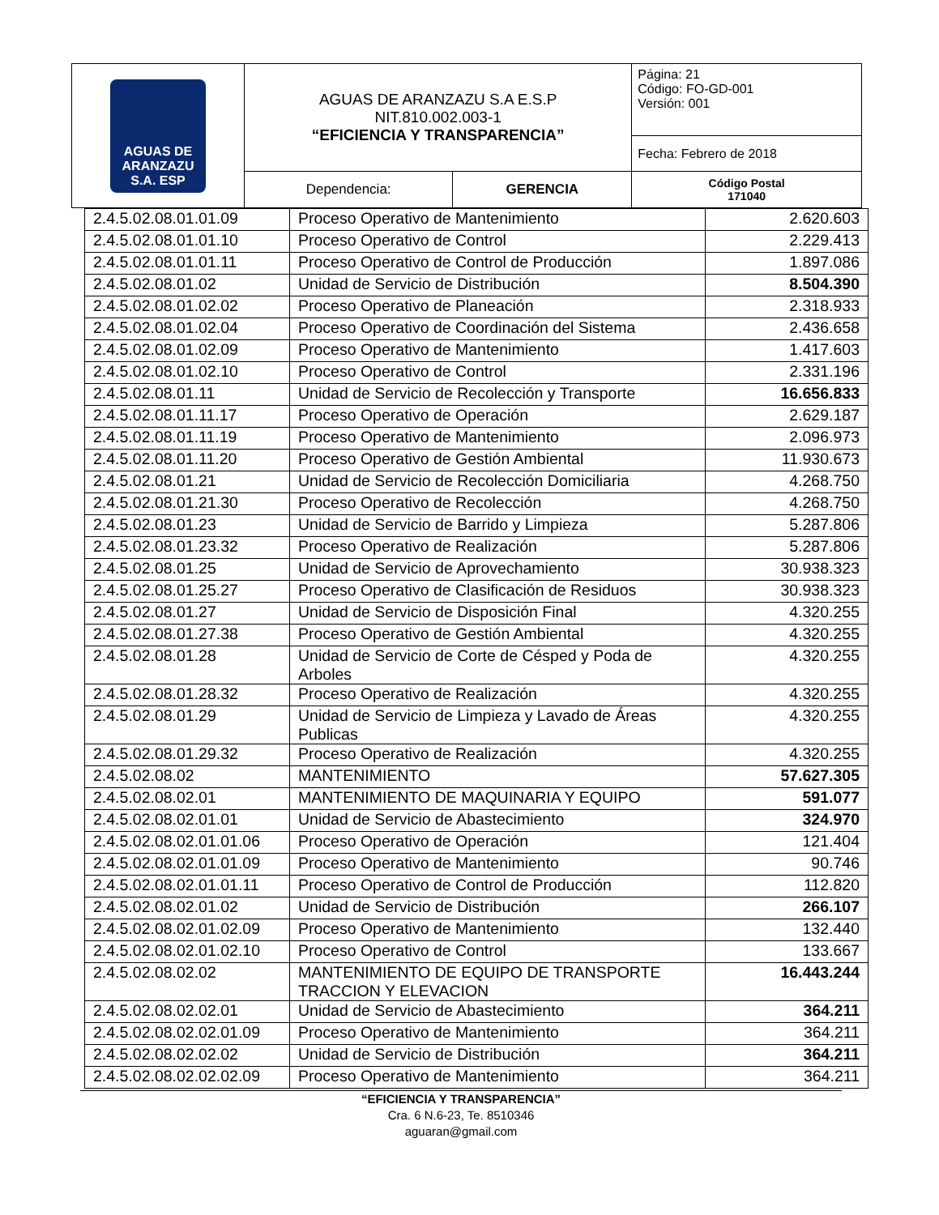| AGUAS DE ARANZAZU S.A. ESP | AGUAS DE ARANZAZU S.A E.S.P NIT.810.002.003-1 “EFICIENCIA Y TRANSPARENCIA” | | Página: 21 Código: FO-GD-001 Versión: 001 |
| | | | Fecha: Febrero de 2018 |
| | Dependencia: | GERENCIA | Código Postal 171040 |
| 2.4.5.02.08.01.01.09 | Proceso Operativo de Mantenimiento | 2.620.603 |
| 2.4.5.02.08.01.01.10 | Proceso Operativo de Control | 2.229.413 |
| 2.4.5.02.08.01.01.11 | Proceso Operativo de Control de Producción | 1.897.086 |
| 2.4.5.02.08.01.02 | Unidad de Servicio de Distribución | 8.504.390 |
| 2.4.5.02.08.01.02.02 | Proceso Operativo de Planeación | 2.318.933 |
| 2.4.5.02.08.01.02.04 | Proceso Operativo de Coordinación del Sistema | 2.436.658 |
| 2.4.5.02.08.01.02.09 | Proceso Operativo de Mantenimiento | 1.417.603 |
| 2.4.5.02.08.01.02.10 | Proceso Operativo de Control | 2.331.196 |
| 2.4.5.02.08.01.11 | Unidad de Servicio de Recolección y Transporte | 16.656.833 |
| 2.4.5.02.08.01.11.17 | Proceso Operativo de Operación | 2.629.187 |
| 2.4.5.02.08.01.11.19 | Proceso Operativo de Mantenimiento | 2.096.973 |
| 2.4.5.02.08.01.11.20 | Proceso Operativo de Gestión Ambiental | 11.930.673 |
| 2.4.5.02.08.01.21 | Unidad de Servicio de Recolección Domiciliaria | 4.268.750 |
| 2.4.5.02.08.01.21.30 | Proceso Operativo de Recolección | 4.268.750 |
| 2.4.5.02.08.01.23 | Unidad de Servicio de Barrido y Limpieza | 5.287.806 |
| 2.4.5.02.08.01.23.32 | Proceso Operativo de Realización | 5.287.806 |
| 2.4.5.02.08.01.25 | Unidad de Servicio de Aprovechamiento | 30.938.323 |
| 2.4.5.02.08.01.25.27 | Proceso Operativo de Clasificación de Residuos | 30.938.323 |
| 2.4.5.02.08.01.27 | Unidad de Servicio de Disposición Final | 4.320.255 |
| 2.4.5.02.08.01.27.38 | Proceso Operativo de Gestión Ambiental | 4.320.255 |
| 2.4.5.02.08.01.28 | Unidad de Servicio de Corte de Césped y Poda de Arboles | 4.320.255 |
| 2.4.5.02.08.01.28.32 | Proceso Operativo de Realización | 4.320.255 |
| 2.4.5.02.08.01.29 | Unidad de Servicio de Limpieza y Lavado de Áreas Publicas | 4.320.255 |
| 2.4.5.02.08.01.29.32 | Proceso Operativo de Realización | 4.320.255 |
| 2.4.5.02.08.02 | MANTENIMIENTO | 57.627.305 |
| 2.4.5.02.08.02.01 | MANTENIMIENTO DE MAQUINARIA Y EQUIPO | 591.077 |
| 2.4.5.02.08.02.01.01 | Unidad de Servicio de Abastecimiento | 324.970 |
| 2.4.5.02.08.02.01.01.06 | Proceso Operativo de Operación | 121.404 |
| 2.4.5.02.08.02.01.01.09 | Proceso Operativo de Mantenimiento | 90.746 |
| 2.4.5.02.08.02.01.01.11 | Proceso Operativo de Control de Producción | 112.820 |
| 2.4.5.02.08.02.01.02 | Unidad de Servicio de Distribución | 266.107 |
| 2.4.5.02.08.02.01.02.09 | Proceso Operativo de Mantenimiento | 132.440 |
| 2.4.5.02.08.02.01.02.10 | Proceso Operativo de Control | 133.667 |
| 2.4.5.02.08.02.02 | MANTENIMIENTO DE EQUIPO DE TRANSPORTE TRACCION Y ELEVACION | 16.443.244 |
| 2.4.5.02.08.02.02.01 | Unidad de Servicio de Abastecimiento | 364.211 |
| 2.4.5.02.08.02.02.01.09 | Proceso Operativo de Mantenimiento | 364.211 |
| 2.4.5.02.08.02.02.02 | Unidad de Servicio de Distribución | 364.211 |
| 2.4.5.02.08.02.02.02.09 | Proceso Operativo de Mantenimiento | 364.211 |
“EFICIENCIA Y TRANSPARENCIA”
Cra. 6 N.6-23, Te. 8510346
aguaran@gmail.com